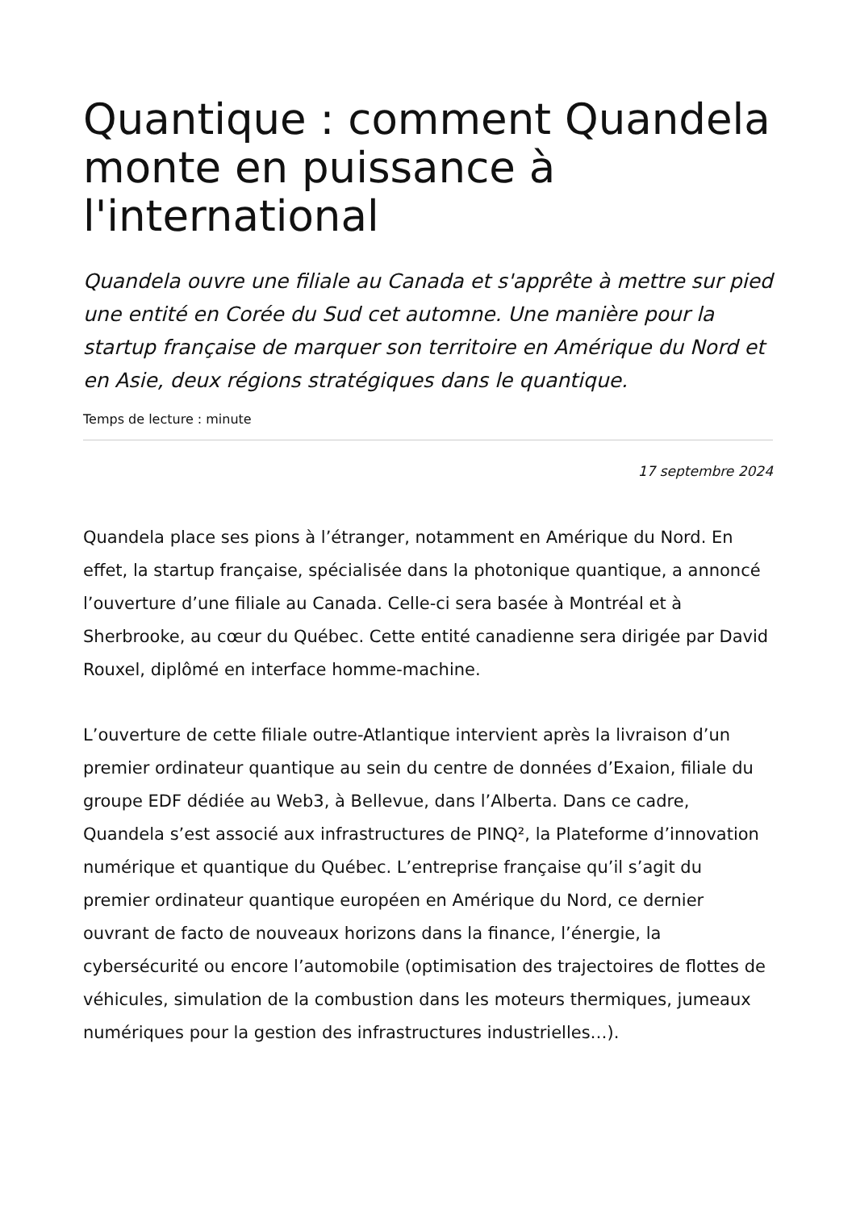Quantique : comment Quandela monte en puissance à l'international
Quandela ouvre une filiale au Canada et s'apprête à mettre sur pied une entité en Corée du Sud cet automne. Une manière pour la startup française de marquer son territoire en Amérique du Nord et en Asie, deux régions stratégiques dans le quantique.
Temps de lecture : minute
17 septembre 2024
Quandela place ses pions à l’étranger, notamment en Amérique du Nord. En effet, la startup française, spécialisée dans la photonique quantique, a annoncé l’ouverture d’une filiale au Canada. Celle-ci sera basée à Montréal et à Sherbrooke, au cœur du Québec. Cette entité canadienne sera dirigée par David Rouxel, diplômé en interface homme-machine.
L’ouverture de cette filiale outre-Atlantique intervient après la livraison d’un premier ordinateur quantique au sein du centre de données d’Exaion, filiale du groupe EDF dédiée au Web3, à Bellevue, dans l’Alberta. Dans ce cadre, Quandela s’est associé aux infrastructures de PINQ², la Plateforme d’innovation numérique et quantique du Québec. L’entreprise française qu’il s’agit du premier ordinateur quantique européen en Amérique du Nord, ce dernier ouvrant de facto de nouveaux horizons dans la finance, l’énergie, la cybersécurité ou encore l’automobile (optimisation des trajectoires de flottes de véhicules, simulation de la combustion dans les moteurs thermiques, jumeaux numériques pour la gestion des infrastructures industrielles…).